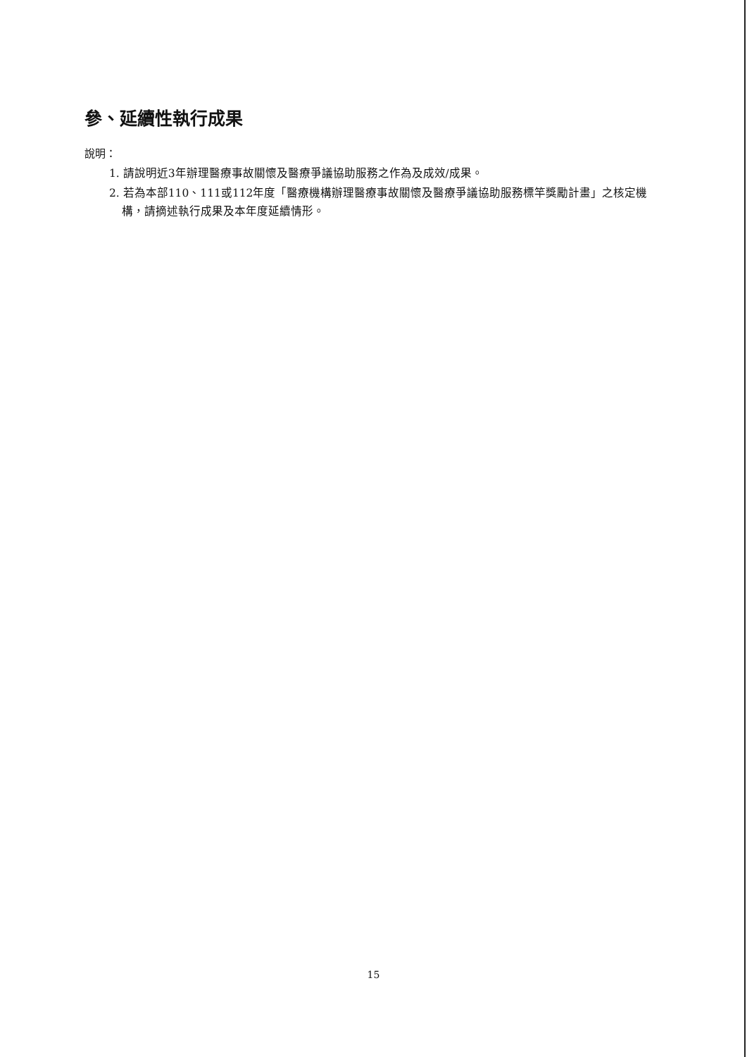參、延續性執行成果
說明：
1. 請說明近3年辦理醫療事故關懷及醫療爭議協助服務之作為及成效/成果。
2. 若為本部110、111或112年度「醫療機構辦理醫療事故關懷及醫療爭議協助服務標竿獎勵計畫」之核定機構，請摘述執行成果及本年度延續情形。
15